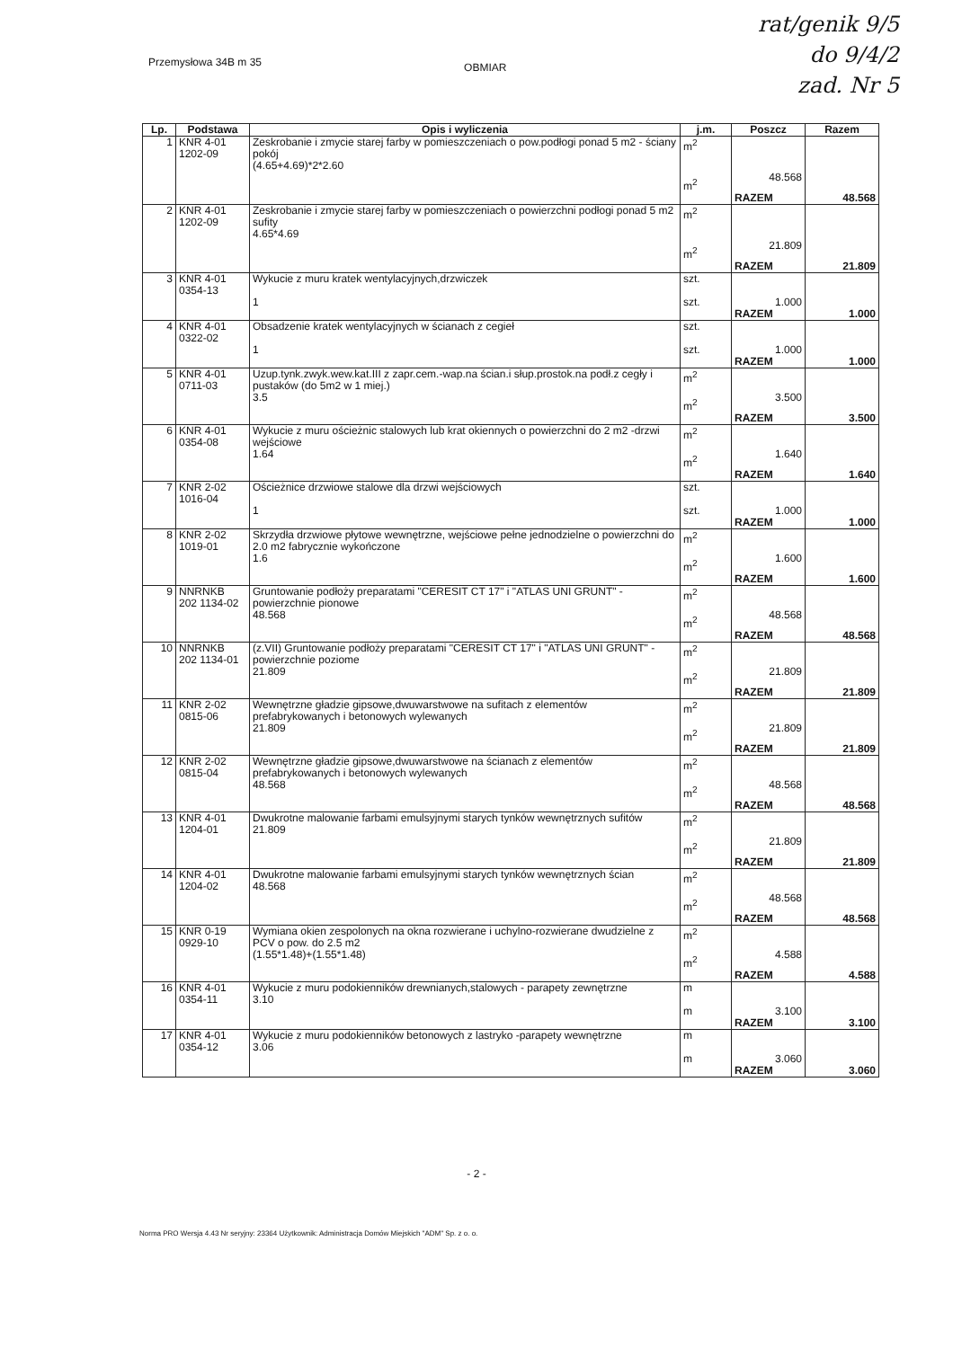rat/genik 9/5
do 9/4/2
zad. Nr 5
Przemysłowa 34B m 35 OBMIAR
| Lp. | Podstawa | Opis i wyliczenia | j.m. | Poszcz | Razem |
| --- | --- | --- | --- | --- | --- |
| 1 | KNR 4-01 1202-09 | Zeskrobanie i zmycie starej farby w pomieszczeniach o pow.podłogi ponad 5 m2 - ściany pokój (4.65+4.69)*2*2.60 | m<sup>2</sup> m<sup>2</sup> | 48.568 | |
| | | | | RAZEM | 48.568 |
| 2 | KNR 4-01 1202-09 | Zeskrobanie i zmycie starej farby w pomieszczeniach o powierzchni podłogi ponad 5 m2 sufity 4.65*4.69 | m<sup>2</sup> m<sup>2</sup> | 21.809 | |
| | | | | RAZEM | 21.809 |
| 3 | KNR 4-01 0354-13 | Wykucie z muru kratek wentylacyjnych,drzwiczek 1 | szt. szt. | 1.000 | |
| | | | | RAZEM | 1.000 |
| 4 | KNR 4-01 0322-02 | Obsadzenie kratek wentylacyjnych w ścianach z cegieł 1 | szt. szt. | 1.000 | |
| | | | | RAZEM | 1.000 |
| 5 | KNR 4-01 0711-03 | Uzup.tynk.zwyk.wew.kat.III z zapr.cem.-wap.na ścian.i słup.prostok.na podł.z cegły i pustaków (do 5m2 w 1 miej.) 3.5 | m<sup>2</sup> m<sup>2</sup> | 3.500 | |
| | | | | RAZEM | 3.500 |
| 6 | KNR 4-01 0354-08 | Wykucie z muru ościeżnic stalowych lub krat okiennych o powierzchni do 2 m2 -drzwi wejściowe 1.64 | m<sup>2</sup> m<sup>2</sup> | 1.640 | |
| | | | | RAZEM | 1.640 |
| 7 | KNR 2-02 1016-04 | Ościeżnice drzwiowe stalowe dla drzwi wejściowych 1 | szt. szt. | 1.000 | |
| | | | | RAZEM | 1.000 |
| 8 | KNR 2-02 1019-01 | Skrzydła drzwiowe płytowe wewnętrzne, wejściowe pełne jednodzielne o powierzchni do 2.0 m2 fabrycznie wykończone 1.6 | m<sup>2</sup> m<sup>2</sup> | 1.600 | |
| | | | | RAZEM | 1.600 |
| 9 | NNRNKB 202 1134-02 | Gruntowanie podłoży preparatami "CERESIT CT 17" i "ATLAS UNI GRUNT" - powierzchnie pionowe 48.568 | m<sup>2</sup> m<sup>2</sup> | 48.568 | |
| | | | | RAZEM | 48.568 |
| 10 | NNRNKB 202 1134-01 | (z.VII) Gruntowanie podłoży preparatami "CERESIT CT 17" i "ATLAS UNI GRUNT" - powierzchnie poziome 21.809 | m<sup>2</sup> m<sup>2</sup> | 21.809 | |
| | | | | RAZEM | 21.809 |
| 11 | KNR 2-02 0815-06 | Wewnętrzne gładzie gipsowe,dwuwarstwowe na sufitach z elementów prefabrykowanych i betonowych wylewanych 21.809 | m<sup>2</sup> m<sup>2</sup> | 21.809 | |
| | | | | RAZEM | 21.809 |
| 12 | KNR 2-02 0815-04 | Wewnętrzne gładzie gipsowe,dwuwarstwowe na ścianach z elementów prefabrykowanych i betonowych wylewanych 48.568 | m<sup>2</sup> m<sup>2</sup> | 48.568 | |
| | | | | RAZEM | 48.568 |
| 13 | KNR 4-01 1204-01 | Dwukrotne malowanie farbami emulsyjnymi starych tynków wewnętrznych sufitów 21.809 | m<sup>2</sup> m<sup>2</sup> | 21.809 | |
| | | | | RAZEM | 21.809 |
| 14 | KNR 4-01 1204-02 | Dwukrotne malowanie farbami emulsyjnymi starych tynków wewnętrznych ścian 48.568 | m<sup>2</sup> m<sup>2</sup> | 48.568 | |
| | | | | RAZEM | 48.568 |
| 15 | KNR 0-19 0929-10 | Wymiana okien zespolonych na okna rozwierane i uchylno-rozwierane dwudzielne z PCV o pow. do 2.5 m2 (1.55*1.48)+(1.55*1.48) | m<sup>2</sup> m<sup>2</sup> | 4.588 | |
| | | | | RAZEM | 4.588 |
| 16 | KNR 4-01 0354-11 | Wykucie z muru podokienników drewnianych,stalowych - parapety zewnętrzne 3.10 | m m | 3.100 | |
| | | | | RAZEM | 3.100 |
| 17 | KNR 4-01 0354-12 | Wykucie z muru podokienników betonowych z lastryko -parapety wewnętrzne 3.06 | m m | 3.060 | |
| | | | | RAZEM | 3.060 |
- 2 -
Norma PRO Wersja 4.43 Nr seryjny: 23364 Użytkownik: Administracja Domów Miejskich "ADM" Sp. z o. o.